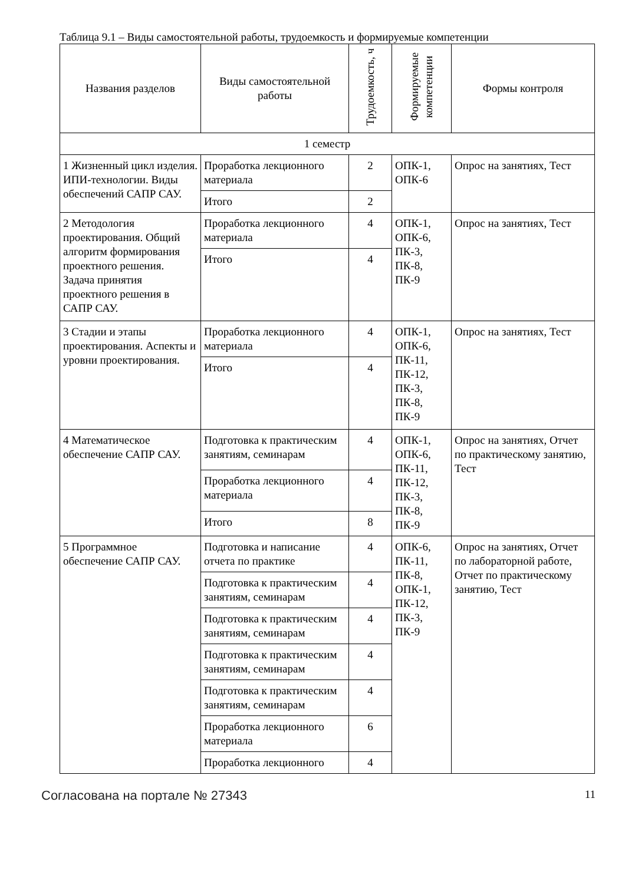Таблица 9.1 – Виды самостоятельной работы, трудоемкость и формируемые компетенции
| Названия разделов | Виды самостоятельной работы | Трудоемкость, ч | Формируемые компетенции | Формы контроля |
| --- | --- | --- | --- | --- |
| 1 семестр | | | | |
| 1 Жизненный цикл изделия. ИПИ-технологии. Виды обеспечений САПР САУ. | Проработка лекционного материала | 2 | ОПК-1, ОПК-6 | Опрос на занятиях, Тест |
| | Итого | 2 | | |
| 2 Методология проектирования. Общий алгоритм формирования проектного решения. Задача принятия проектного решения в САПР САУ. | Проработка лекционного материала | 4 | ОПК-1, ОПК-6, ПК-3, ПК-8, ПК-9 | Опрос на занятиях, Тест |
| | Итого | 4 | | |
| 3 Стадии и этапы проектирования. Аспекты и уровни проектирования. | Проработка лекционного материала | 4 | ОПК-1, ОПК-6, ПК-11, ПК-12, ПК-3, ПК-8, ПК-9 | Опрос на занятиях, Тест |
| | Итого | 4 | | |
| 4 Математическое обеспечение САПР САУ. | Подготовка к практическим занятиям, семинарам | 4 | ОПК-1, ОПК-6, ПК-11, ПК-12, ПК-3, ПК-8, ПК-9 | Опрос на занятиях, Отчет по практическому занятию, Тест |
| | Проработка лекционного материала | 4 | | |
| | Итого | 8 | | |
| 5 Программное обеспечение САПР САУ. | Подготовка и написание отчета по практике | 4 | ОПК-6, ПК-11, ПК-8, ОПК-1, ПК-12, ПК-3, ПК-9 | Опрос на занятиях, Отчет по лабораторной работе, Отчет по практическому занятию, Тест |
| | Подготовка к практическим занятиям, семинарам | 4 | | |
| | Подготовка к практическим занятиям, семинарам | 4 | | |
| | Подготовка к практическим занятиям, семинарам | 4 | | |
| | Подготовка к практическим занятиям, семинарам | 4 | | |
| | Проработка лекционного материала | 6 | | |
| | Проработка лекционного | 4 | | |
Согласована на портале № 27343 11